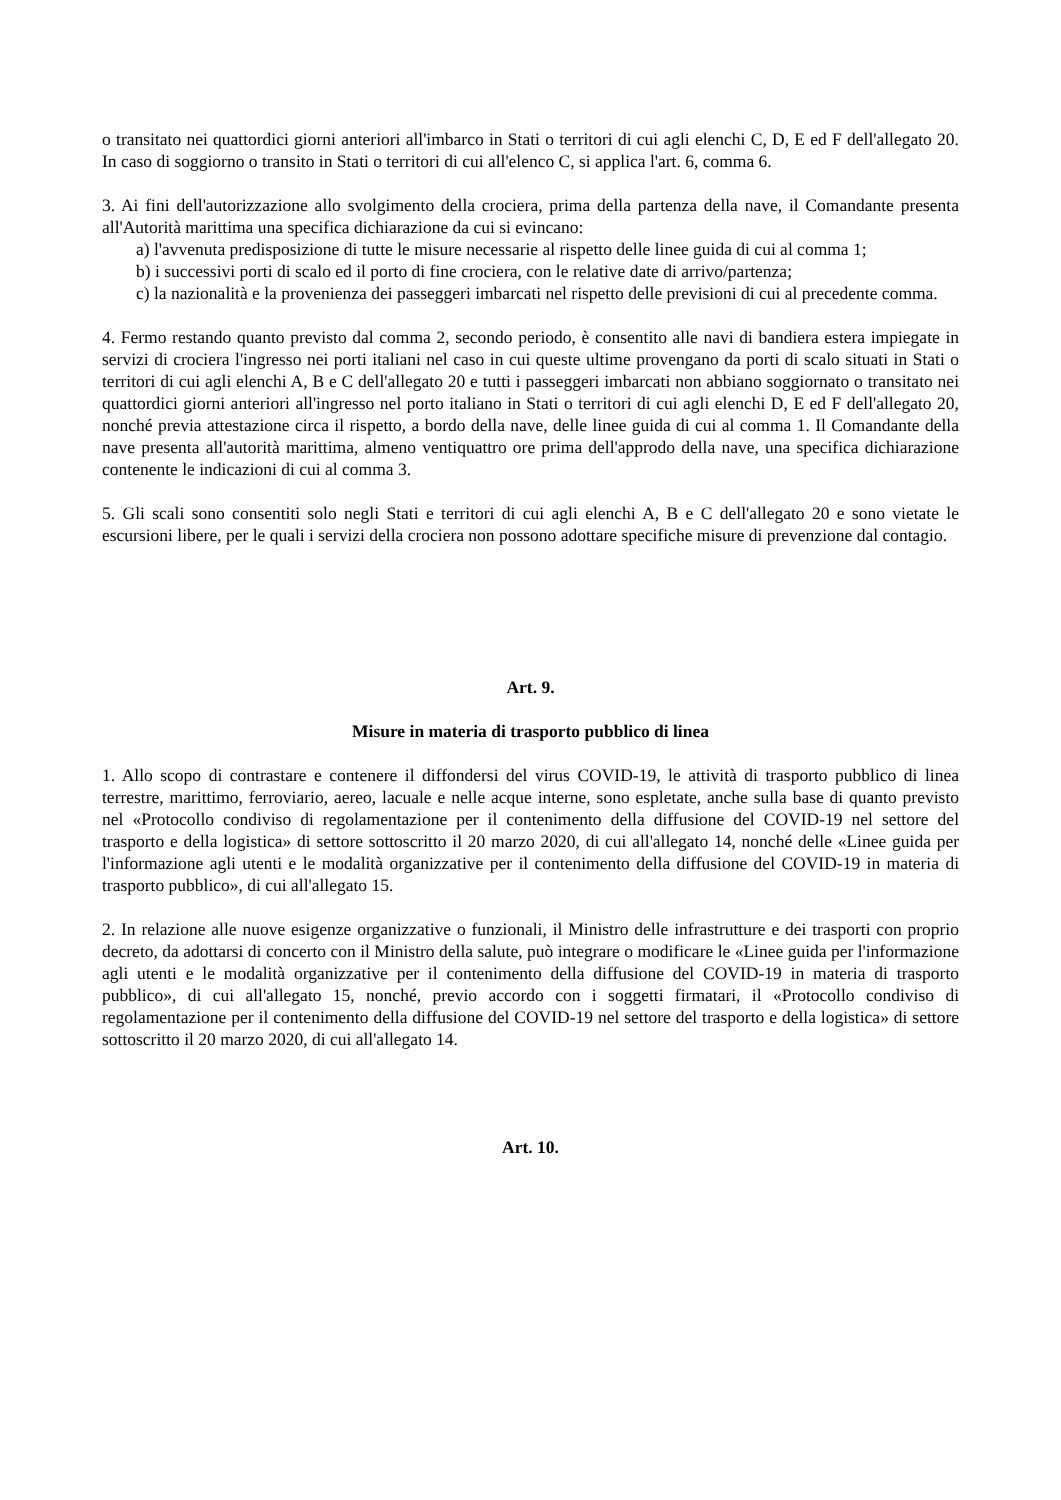o transitato nei quattordici giorni anteriori all'imbarco in Stati o territori di cui agli elenchi C, D, E ed F dell'allegato 20. In caso di soggiorno o transito in Stati o territori di cui all'elenco C, si applica l'art. 6, comma 6.
3. Ai fini dell'autorizzazione allo svolgimento della crociera, prima della partenza della nave, il Comandante presenta all'Autorità marittima una specifica dichiarazione da cui si evincano:
a) l'avvenuta predisposizione di tutte le misure necessarie al rispetto delle linee guida di cui al comma 1;
b) i successivi porti di scalo ed il porto di fine crociera, con le relative date di arrivo/partenza;
c) la nazionalità e la provenienza dei passeggeri imbarcati nel rispetto delle previsioni di cui al precedente comma.
4. Fermo restando quanto previsto dal comma 2, secondo periodo, è consentito alle navi di bandiera estera impiegate in servizi di crociera l'ingresso nei porti italiani nel caso in cui queste ultime provengano da porti di scalo situati in Stati o territori di cui agli elenchi A, B e C dell'allegato 20 e tutti i passeggeri imbarcati non abbiano soggiornato o transitato nei quattordici giorni anteriori all'ingresso nel porto italiano in Stati o territori di cui agli elenchi D, E ed F dell'allegato 20, nonché previa attestazione circa il rispetto, a bordo della nave, delle linee guida di cui al comma 1. Il Comandante della nave presenta all'autorità marittima, almeno ventiquattro ore prima dell'approdo della nave, una specifica dichiarazione contenente le indicazioni di cui al comma 3.
5. Gli scali sono consentiti solo negli Stati e territori di cui agli elenchi A, B e C dell'allegato 20 e sono vietate le escursioni libere, per le quali i servizi della crociera non possono adottare specifiche misure di prevenzione dal contagio.
Art. 9.
Misure in materia di trasporto pubblico di linea
1. Allo scopo di contrastare e contenere il diffondersi del virus COVID-19, le attività di trasporto pubblico di linea terrestre, marittimo, ferroviario, aereo, lacuale e nelle acque interne, sono espletate, anche sulla base di quanto previsto nel «Protocollo condiviso di regolamentazione per il contenimento della diffusione del COVID-19 nel settore del trasporto e della logistica» di settore sottoscritto il 20 marzo 2020, di cui all'allegato 14, nonché delle «Linee guida per l'informazione agli utenti e le modalità organizzative per il contenimento della diffusione del COVID-19 in materia di trasporto pubblico», di cui all'allegato 15.
2. In relazione alle nuove esigenze organizzative o funzionali, il Ministro delle infrastrutture e dei trasporti con proprio decreto, da adottarsi di concerto con il Ministro della salute, può integrare o modificare le «Linee guida per l'informazione agli utenti e le modalità organizzative per il contenimento della diffusione del COVID-19 in materia di trasporto pubblico», di cui all'allegato 15, nonché, previo accordo con i soggetti firmatari, il «Protocollo condiviso di regolamentazione per il contenimento della diffusione del COVID-19 nel settore del trasporto e della logistica» di settore sottoscritto il 20 marzo 2020, di cui all'allegato 14.
Art. 10.